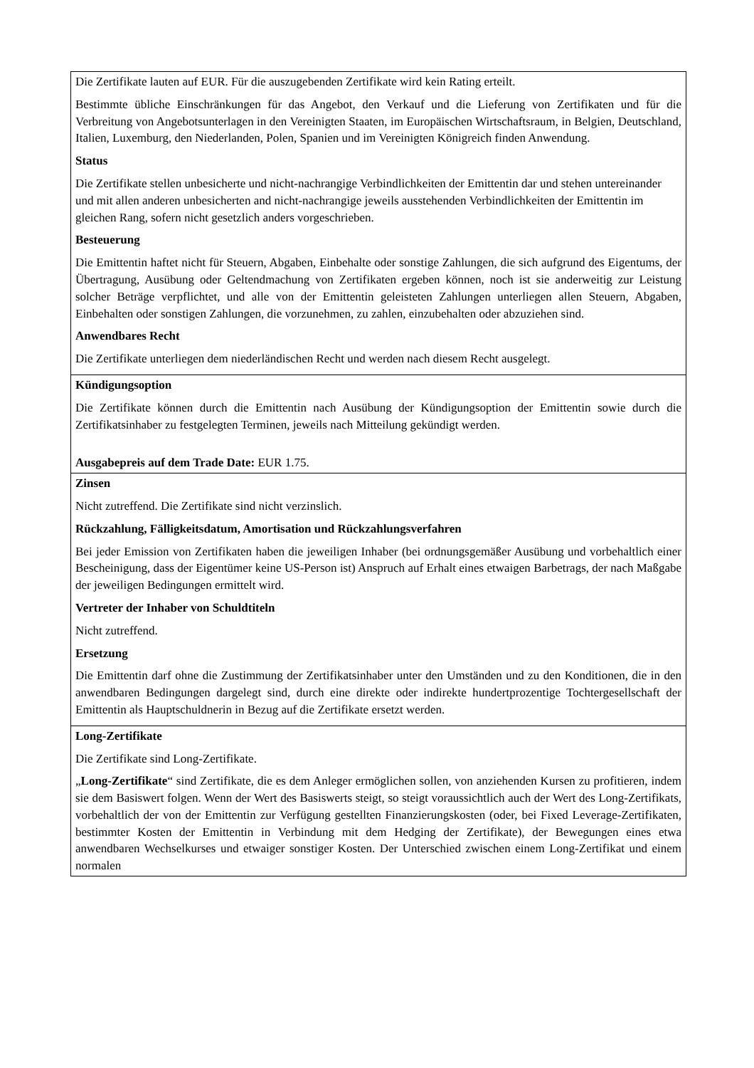| Die Zertifikate lauten auf EUR. Für die auszugebenden Zertifikate wird kein Rating erteilt. Bestimmte übliche Einschränkungen für das Angebot, den Verkauf und die Lieferung von Zertifikaten und für die Verbreitung von Angebotsunterlagen in den Vereinigten Staaten, im Europäischen Wirtschaftsraum, in Belgien, Deutschland, Italien, Luxemburg, den Niederlanden, Polen, Spanien und im Vereinigten Königreich finden Anwendung. Status Die Zertifikate stellen unbesicherte und nicht-nachrangige Verbindlichkeiten der Emittentin dar und stehen untereinander und mit allen anderen unbesicherten and nicht-nachrangige jeweils ausstehenden Verbindlichkeiten der Emittentin im gleichen Rang, sofern nicht gesetzlich anders vorgeschrieben. Besteuerung Die Emittentin haftet nicht für Steuern, Abgaben, Einbehalte oder sonstige Zahlungen, die sich aufgrund des Eigentums, der Übertragung, Ausübung oder Geltendmachung von Zertifikaten ergeben können, noch ist sie anderweitig zur Leistung solcher Beträge verpflichtet, und alle von der Emittentin geleisteten Zahlungen unterliegen allen Steuern, Abgaben, Einbehalten oder sonstigen Zahlungen, die vorzunehmen, zu zahlen, einzubehalten oder abzuziehen sind. Anwendbares Recht Die Zertifikate unterliegen dem niederländischen Recht und werden nach diesem Recht ausgelegt. |
| Kündigungsoption Die Zertifikate können durch die Emittentin nach Ausübung der Kündigungsoption der Emittentin sowie durch die Zertifikatsinhaber zu festgelegten Terminen, jeweils nach Mitteilung gekündigt werden. Ausgabepreis auf dem Trade Date: EUR 1.75. |
| Zinsen Nicht zutreffend. Die Zertifikate sind nicht verzinslich. Rückzahlung, Fälligkeitsdatum, Amortisation und Rückzahlungsverfahren Bei jeder Emission von Zertifikaten haben die jeweiligen Inhaber (bei ordnungsgemäßer Ausübung und vorbehaltlich einer Bescheinigung, dass der Eigentümer keine US-Person ist) Anspruch auf Erhalt eines etwaigen Barbetrags, der nach Maßgabe der jeweiligen Bedingungen ermittelt wird. Vertreter der Inhaber von Schuldtiteln Nicht zutreffend. Ersetzung Die Emittentin darf ohne die Zustimmung der Zertifikatsinhaber unter den Umständen und zu den Konditionen, die in den anwendbaren Bedingungen dargelegt sind, durch eine direkte oder indirekte hundertprozentige Tochtergesellschaft der Emittentin als Hauptschuldnerin in Bezug auf die Zertifikate ersetzt werden. |
| Long-Zertifikate Die Zertifikate sind Long-Zertifikate. „ Long-Zertifikate “ sind Zertifikate, die es dem Anleger ermöglichen sollen, von anziehenden Kursen zu profitieren, indem sie dem Basiswert folgen. Wenn der Wert des Basiswerts steigt, so steigt voraussichtlich auch der Wert des Long-Zertifikats, vorbehaltlich der von der Emittentin zur Verfügung gestellten Finanzierungskosten (oder, bei Fixed Leverage-Zertifikaten, bestimmter Kosten der Emittentin in Verbindung mit dem Hedging der Zertifikate), der Bewegungen eines etwa anwendbaren Wechselkurses und etwaiger sonstiger Kosten. Der Unterschied zwischen einem Long-Zertifikat und einem normalen |